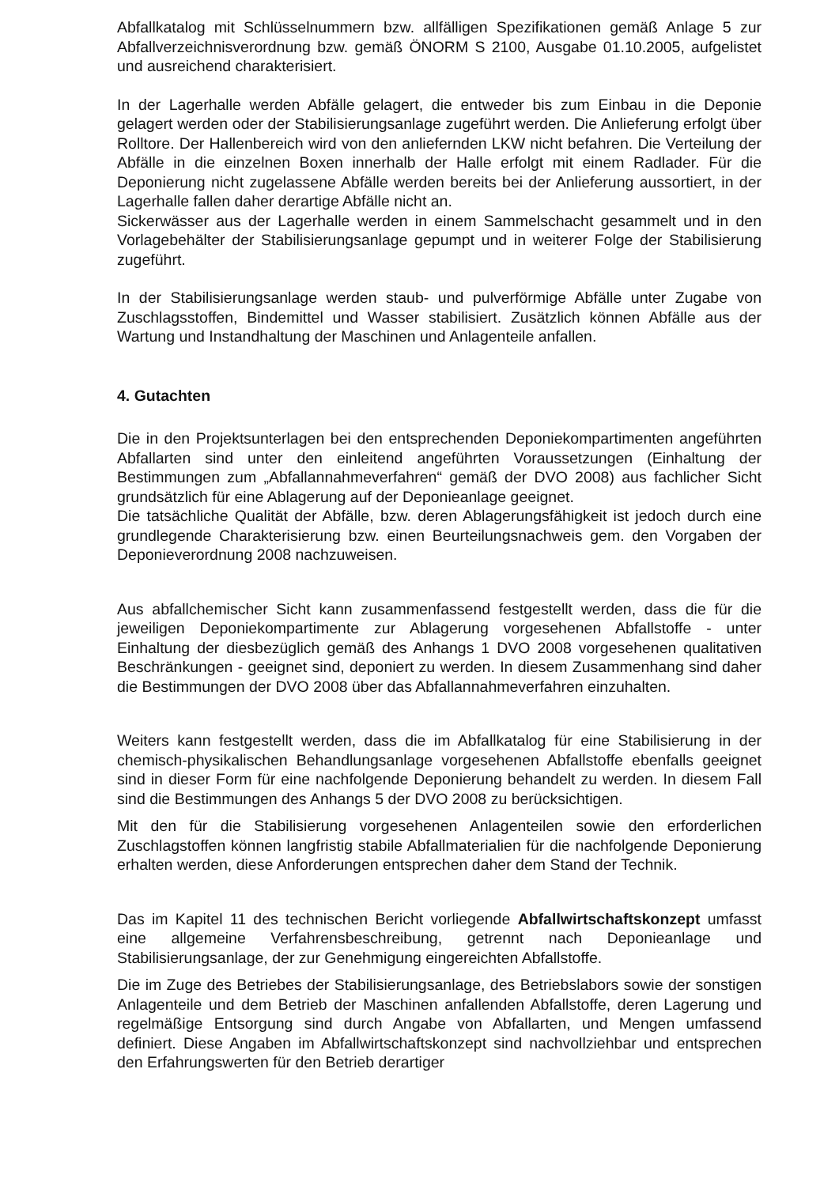Abfallkatalog mit Schlüsselnummern bzw. allfälligen Spezifikationen gemäß Anlage 5 zur Abfallverzeichnisverordnung bzw. gemäß ÖNORM S 2100, Ausgabe 01.10.2005, aufgelistet und ausreichend charakterisiert.
In der Lagerhalle werden Abfälle gelagert, die entweder bis zum Einbau in die Deponie gelagert werden oder der Stabilisierungsanlage zugeführt werden. Die Anlieferung erfolgt über Rolltore. Der Hallenbereich wird von den anliefernden LKW nicht befahren. Die Verteilung der Abfälle in die einzelnen Boxen innerhalb der Halle erfolgt mit einem Radlader. Für die Deponierung nicht zugelassene Abfälle werden bereits bei der Anlieferung aussortiert, in der Lagerhalle fallen daher derartige Abfälle nicht an.
Sickerwässer aus der Lagerhalle werden in einem Sammelschacht gesammelt und in den Vorlagebehälter der Stabilisierungsanlage gepumpt und in weiterer Folge der Stabilisierung zugeführt.
In der Stabilisierungsanlage werden staub- und pulverförmige Abfälle unter Zugabe von Zuschlagsstoffen, Bindemittel und Wasser stabilisiert. Zusätzlich können Abfälle aus der Wartung und Instandhaltung der Maschinen und Anlagenteile anfallen.
4. Gutachten
Die in den Projektsunterlagen bei den entsprechenden Deponiekompartimenten angeführten Abfallarten sind unter den einleitend angeführten Voraussetzungen (Einhaltung der Bestimmungen zum „Abfallannahmeverfahren“ gemäß der DVO 2008) aus fachlicher Sicht grundsätzlich für eine Ablagerung auf der Deponieanlage geeignet.
Die tatsächliche Qualität der Abfälle, bzw. deren Ablagerungsfähigkeit ist jedoch durch eine grundlegende Charakterisierung bzw. einen Beurteilungsnachweis gem. den Vorgaben der Deponieverordnung 2008 nachzuweisen.
Aus abfallchemischer Sicht kann zusammenfassend festgestellt werden, dass die für die jeweiligen Deponiekompartimente zur Ablagerung vorgesehenen Abfallstoffe - unter Einhaltung der diesbezüglich gemäß des Anhangs 1 DVO 2008 vorgesehenen qualitativen Beschränkungen - geeignet sind, deponiert zu werden. In diesem Zusammenhang sind daher die Bestimmungen der DVO 2008 über das Abfallannahmeverfahren einzuhalten.
Weiters kann festgestellt werden, dass die im Abfallkatalog für eine Stabilisierung in der chemisch-physikalischen Behandlungsanlage vorgesehenen Abfallstoffe ebenfalls geeignet sind in dieser Form für eine nachfolgende Deponierung behandelt zu werden. In diesem Fall sind die Bestimmungen des Anhangs 5 der DVO 2008 zu berücksichtigen.
Mit den für die Stabilisierung vorgesehenen Anlagenteilen sowie den erforderlichen Zuschlagstoffen können langfristig stabile Abfallmaterialien für die nachfolgende Deponierung erhalten werden, diese Anforderungen entsprechen daher dem Stand der Technik.
Das im Kapitel 11 des technischen Bericht vorliegende Abfallwirtschaftskonzept umfasst eine allgemeine Verfahrensbeschreibung, getrennt nach Deponieanlage und Stabilisierungsanlage, der zur Genehmigung eingereichten Abfallstoffe.
Die im Zuge des Betriebes der Stabilisierungsanlage, des Betriebslabors sowie der sonstigen Anlagenteile und dem Betrieb der Maschinen anfallenden Abfallstoffe, deren Lagerung und regelmäßige Entsorgung sind durch Angabe von Abfallarten, und Mengen umfassend definiert. Diese Angaben im Abfallwirtschaftskonzept sind nachvollziehbar und entsprechen den Erfahrungswerten für den Betrieb derartiger